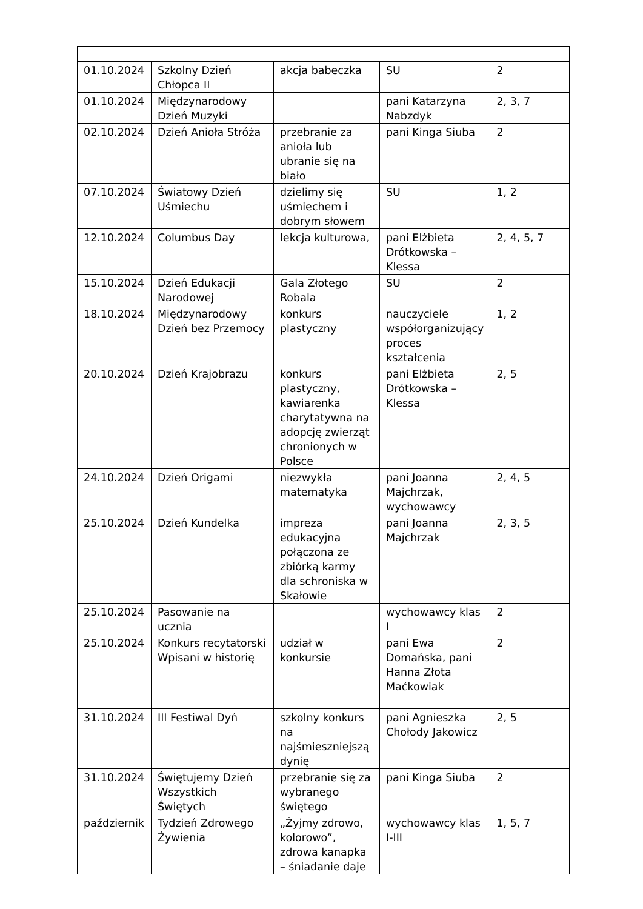| 01.10.2024 | Szkolny Dzień Chłopca II | akcja babeczka | SU | 2 |
| 01.10.2024 | Międzynarodowy Dzień Muzyki | | pani Katarzyna Nabzdyk | 2, 3, 7 |
| 02.10.2024 | Dzień Anioła Stróża | przebranie za anioła lub ubranie się na biało | pani Kinga Siuba | 2 |
| 07.10.2024 | Światowy Dzień Uśmiechu | dzielimy się uśmiechem i dobrym słowem | SU | 1, 2 |
| 12.10.2024 | Columbus Day | lekcja kulturowa, | pani Elżbieta Drótkowska – Klessa | 2, 4, 5, 7 |
| 15.10.2024 | Dzień Edukacji Narodowej | Gala Złotego Robala | SU | 2 |
| 18.10.2024 | Międzynarodowy Dzień bez Przemocy | konkurs plastyczny | nauczyciele współorganizujący proces kształcenia | 1, 2 |
| 20.10.2024 | Dzień Krajobrazu | konkurs plastyczny, kawiarenka charytatywna na adopcję zwierząt chronionych w Polsce | pani Elżbieta Drótkowska – Klessa | 2, 5 |
| 24.10.2024 | Dzień Origami | niezwykła matematyka | pani Joanna Majchrzak, wychowawcy | 2, 4, 5 |
| 25.10.2024 | Dzień Kundelka | impreza edukacyjna połączona ze zbiórką karmy dla schroniska w Skałowie | pani Joanna Majchrzak | 2, 3, 5 |
| 25.10.2024 | Pasowanie na ucznia | | wychowawcy klas I | 2 |
| 25.10.2024 | Konkurs recytatorski Wpisani w historię | udział w konkursie | pani Ewa Domańska, pani Hanna Złota Maćkowiak | 2 |
| 31.10.2024 | III Festiwal Dyń | szkolny konkurs na najśmieszniejszą dynię | pani Agnieszka Chołody Jakowicz | 2, 5 |
| 31.10.2024 | Świętujemy Dzień Wszystkich Świętych | przebranie się za wybranego świętego | pani Kinga Siuba | 2 |
| październik | Tydzień Zdrowego Żywienia | „Żyjmy zdrowo, kolorowo”, zdrowa kanapka – śniadanie daje | wychowawcy klas I-III | 1, 5, 7 |